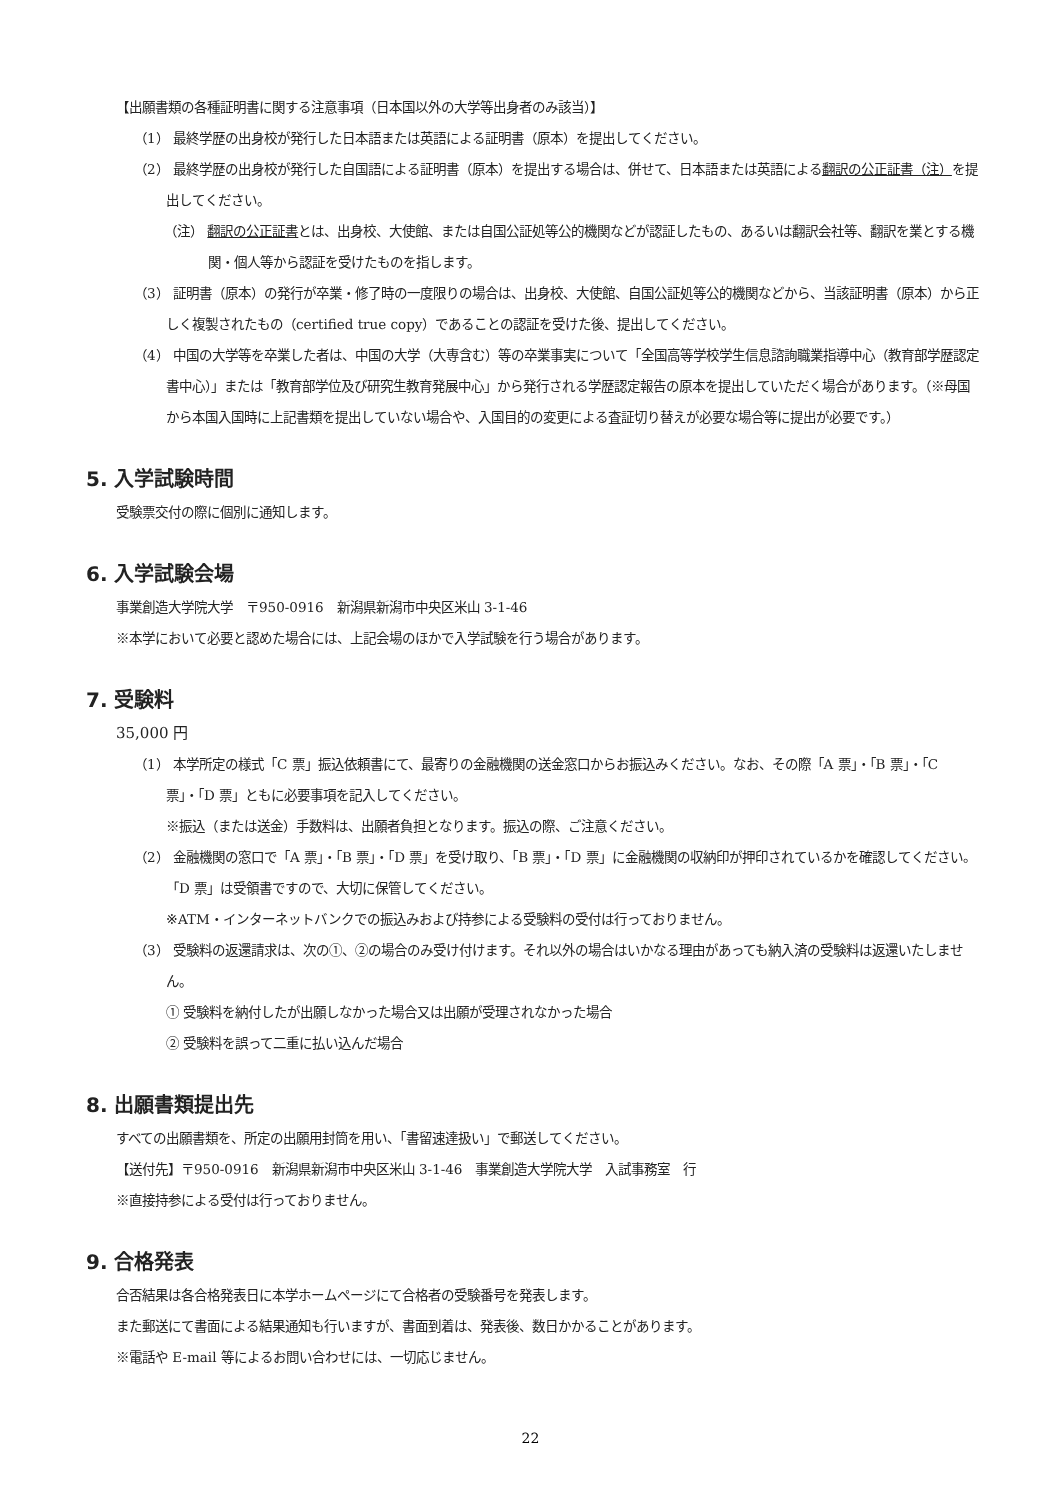【出願書類の各種証明書に関する注意事項（日本国以外の大学等出身者のみ該当）】
（1） 最終学歴の出身校が発行した日本語または英語による証明書（原本）を提出してください。
（2） 最終学歴の出身校が発行した自国語による証明書（原本）を提出する場合は、併せて、日本語または英語による翻訳の公正証書（注）を提出してください。
（注） 翻訳の公正証書とは、出身校、大使館、または自国公証処等公的機関などが認証したもの、あるいは翻訳会社等、翻訳を業とする機関・個人等から認証を受けたものを指します。
（3） 証明書（原本）の発行が卒業・修了時の一度限りの場合は、出身校、大使館、自国公証処等公的機関などから、当該証明書（原本）から正しく複製されたもの（certified true copy）であることの認証を受けた後、提出してください。
（4） 中国の大学等を卒業した者は、中国の大学（大専含む）等の卒業事実について「全国高等学校学生信息諮詢職業指導中心（教育部学歴認定書中心）」または「教育部学位及び研究生教育発展中心」から発行される学歴認定報告の原本を提出していただく場合があります。（※母国から本国入国時に上記書類を提出していない場合や、入国目的の変更による査証切り替えが必要な場合等に提出が必要です。）
5. 入学試験時間
受験票交付の際に個別に通知します。
6. 入学試験会場
事業創造大学院大学　〒950-0916　新潟県新潟市中央区米山 3-1-46
※本学において必要と認めた場合には、上記会場のほかで入学試験を行う場合があります。
7. 受験料
35,000 円
（1） 本学所定の様式「C 票」振込依頼書にて、最寄りの金融機関の送金窓口からお振込みください。なお、その際「A 票」・「B 票」・「C 票」・「D 票」ともに必要事項を記入してください。
※振込（または送金）手数料は、出願者負担となります。振込の際、ご注意ください。
（2） 金融機関の窓口で「A 票」・「B 票」・「D 票」を受け取り、「B 票」・「D 票」に金融機関の収納印が押印されているかを確認してください。「D 票」は受領書ですので、大切に保管してください。
※ATM・インターネットバンクでの振込みおよび持参による受験料の受付は行っておりません。
（3） 受験料の返還請求は、次の①、②の場合のみ受け付けます。それ以外の場合はいかなる理由があっても納入済の受験料は返還いたしません。
① 受験料を納付したが出願しなかった場合又は出願が受理されなかった場合
② 受験料を誤って二重に払い込んだ場合
8. 出願書類提出先
すべての出願書類を、所定の出願用封筒を用い、「書留速達扱い」で郵送してください。
【送付先】〒950-0916　新潟県新潟市中央区米山 3-1-46　事業創造大学院大学　入試事務室　行
※直接持参による受付は行っておりません。
9. 合格発表
合否結果は各合格発表日に本学ホームページにて合格者の受験番号を発表します。
また郵送にて書面による結果通知も行いますが、書面到着は、発表後、数日かかることがあります。
※電話や E-mail 等によるお問い合わせには、一切応じません。
22